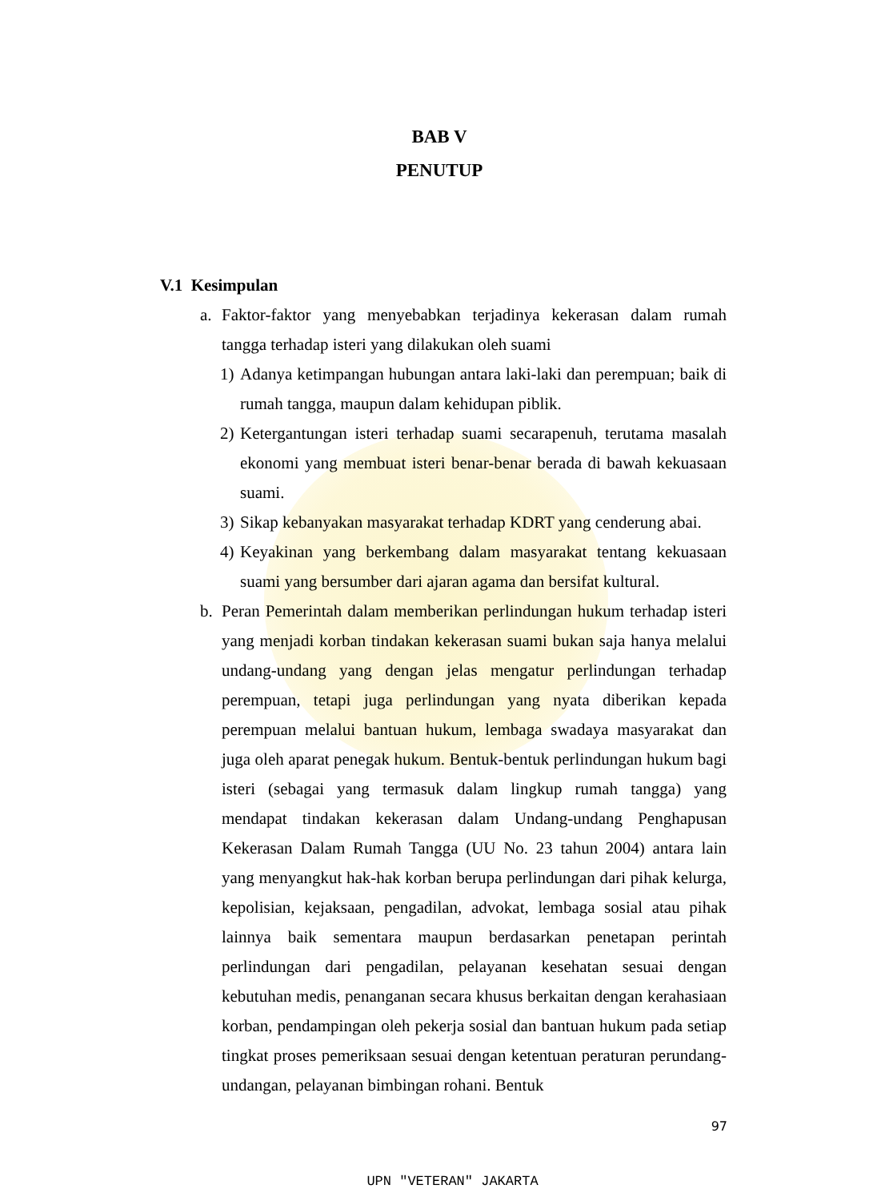BAB V
PENUTUP
V.1 Kesimpulan
a. Faktor-faktor yang menyebabkan terjadinya kekerasan dalam rumah tangga terhadap isteri yang dilakukan oleh suami
1)
Adanya ketimpangan hubungan antara laki-laki dan perempuan; baik di rumah tangga, maupun dalam kehidupan piblik.
2)
Ketergantungan isteri terhadap suami secarapenuh, terutama masalah ekonomi yang membuat isteri benar-benar berada di bawah kekuasaan suami.
3)
Sikap kebanyakan masyarakat terhadap KDRT yang cenderung abai.
4)
Keyakinan yang berkembang dalam masyarakat tentang kekuasaan suami yang bersumber dari ajaran agama dan bersifat kultural.
b. Peran Pemerintah dalam memberikan perlindungan hukum terhadap isteri yang menjadi korban tindakan kekerasan suami bukan saja hanya melalui undang-undang yang dengan jelas mengatur perlindungan terhadap perempuan, tetapi juga perlindungan yang nyata diberikan kepada perempuan melalui bantuan hukum, lembaga swadaya masyarakat dan juga oleh aparat penegak hukum. Bentuk-bentuk perlindungan hukum bagi isteri (sebagai yang termasuk dalam lingkup rumah tangga) yang mendapat tindakan kekerasan dalam Undang-undang Penghapusan Kekerasan Dalam Rumah Tangga (UU No. 23 tahun 2004) antara lain yang menyangkut hak-hak korban berupa perlindungan dari pihak kelurga, kepolisian, kejaksaan, pengadilan, advokat, lembaga sosial atau pihak lainnya baik sementara maupun berdasarkan penetapan perintah perlindungan dari pengadilan, pelayanan kesehatan sesuai dengan kebutuhan medis, penanganan secara khusus berkaitan dengan kerahasiaan korban, pendampingan oleh pekerja sosial dan bantuan hukum pada setiap tingkat proses pemeriksaan sesuai dengan ketentuan peraturan perundang-undangan, pelayanan bimbingan rohani. Bentuk
97
UPN "VETERAN" JAKARTA